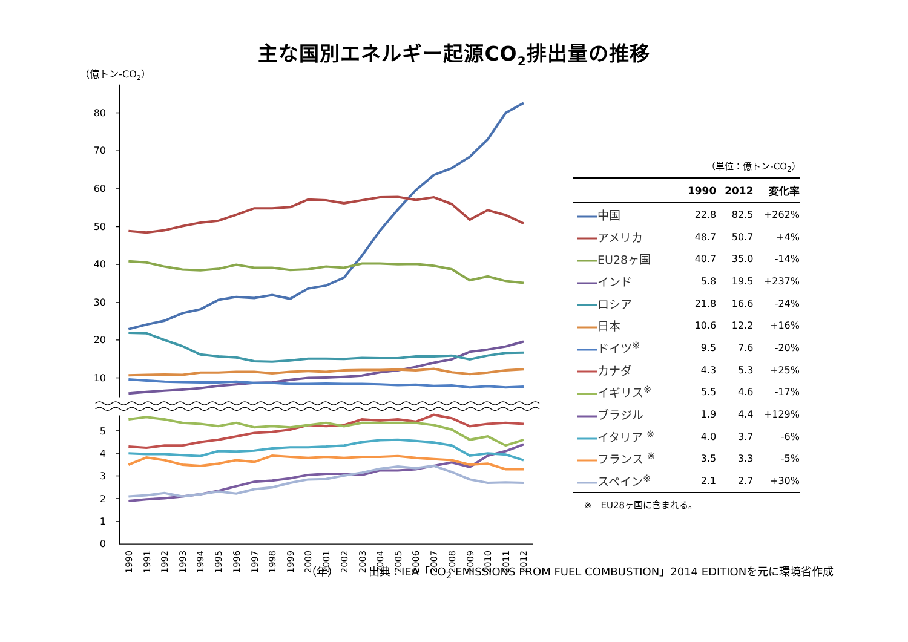主な国別エネルギー起源CO<sub>2</sub>排出量の推移
（億トン-CO2）
80
70
60
50
40
30
20
10
5
4
3
2
1
0
1990
1991
1992
1993
1994
1995
1996
1997
1998
1999
2000
2001
2002
2003
2004
2005
2006
2007
2008
2009
2010
2011
2012
（単位：億トン-CO<sub>2</sub>）
| | 1990 | 2012 | 変化率 |
| --- | --- | --- | --- |
| 中国 | 22.8 | 82.5 | +262% |
| アメリカ | 48.7 | 50.7 | +4% |
| EU28ヶ国 | 40.7 | 35.0 | -14% |
| インド | 5.8 | 19.5 | +237% |
| ロシア | 21.8 | 16.6 | -24% |
| 日本 | 10.6 | 12.2 | +16% |
| ドイツ<sup>※</sup> | 9.5 | 7.6 | -20% |
| カナダ | 4.3 | 5.3 | +25% |
| イギリス<sup>※</sup> | 5.5 | 4.6 | -17% |
| ブラジル | 1.9 | 4.4 | +129% |
| イタリア <sup>※</sup> | 4.0 | 3.7 | -6% |
| フランス <sup>※</sup> | 3.5 | 3.3 | -5% |
| スペイン<sup>※</sup> | 2.1 | 2.7 | +30% |
※　EU28ヶ国に含まれる。
（年） 出典：IEA「CO<sub>2</sub> EMISSIONS FROM FUEL COMBUSTION」2014 EDITIONを元に環境省作成